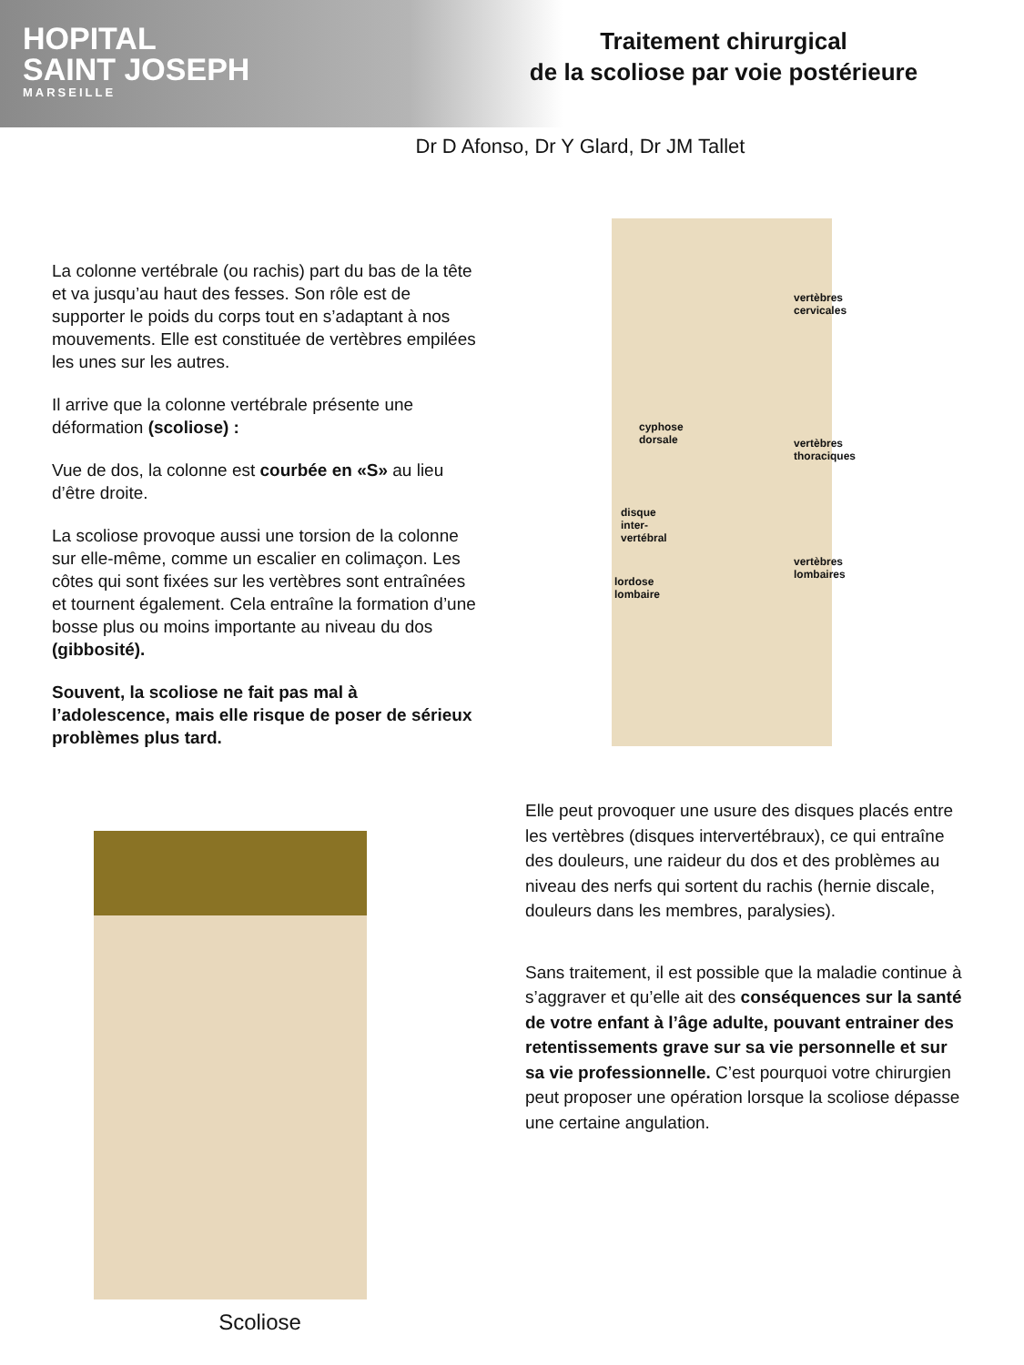HOPITAL
SAINT JOSEPH
MARSEILLE
Traitement chirurgical
de la scoliose par voie postérieure
Dr D Afonso, Dr Y Glard, Dr JM Tallet
La colonne vertébrale (ou rachis) part du bas de la tête et va jusqu’au haut des fesses. Son rôle est de supporter le poids du corps tout en s’adaptant à nos mouvements. Elle est constituée de vertèbres empilées les unes sur les autres.
Il arrive que la colonne vertébrale présente une déformation (scoliose) :
Vue de dos, la colonne est courbée en «S» au lieu d’être droite.
La scoliose provoque aussi une torsion de la colonne sur elle-même, comme un escalier en colimaçon. Les côtes qui sont fixées sur les vertèbres sont entraînées et tournent également. Cela entraîne la formation d’une bosse plus ou moins importante au niveau du dos (gibbosité).
Souvent, la scoliose ne fait pas mal à l’adolescence, mais elle risque de poser de sérieux problèmes plus tard.
cyphose
dorsale
disque
inter-
vertébral
lordose
lombaire
vertèbres cervicales
vertèbres thoraciques
vertèbres lombaires
Elle peut provoquer une usure des disques placés entre les vertèbres (disques intervertébraux), ce qui entraîne des douleurs, une raideur du dos et des problèmes au niveau des nerfs qui sortent du rachis (hernie discale, douleurs dans les membres, paralysies).
Sans traitement, il est possible que la maladie continue à s’aggraver et qu’elle ait des conséquences sur la santé de votre enfant à l’âge adulte, pouvant entrainer des retentissements grave sur sa vie personnelle et sur sa vie professionnelle. C’est pourquoi votre chirurgien peut proposer une opération lorsque la scoliose dépasse une certaine angulation.
Scoliose